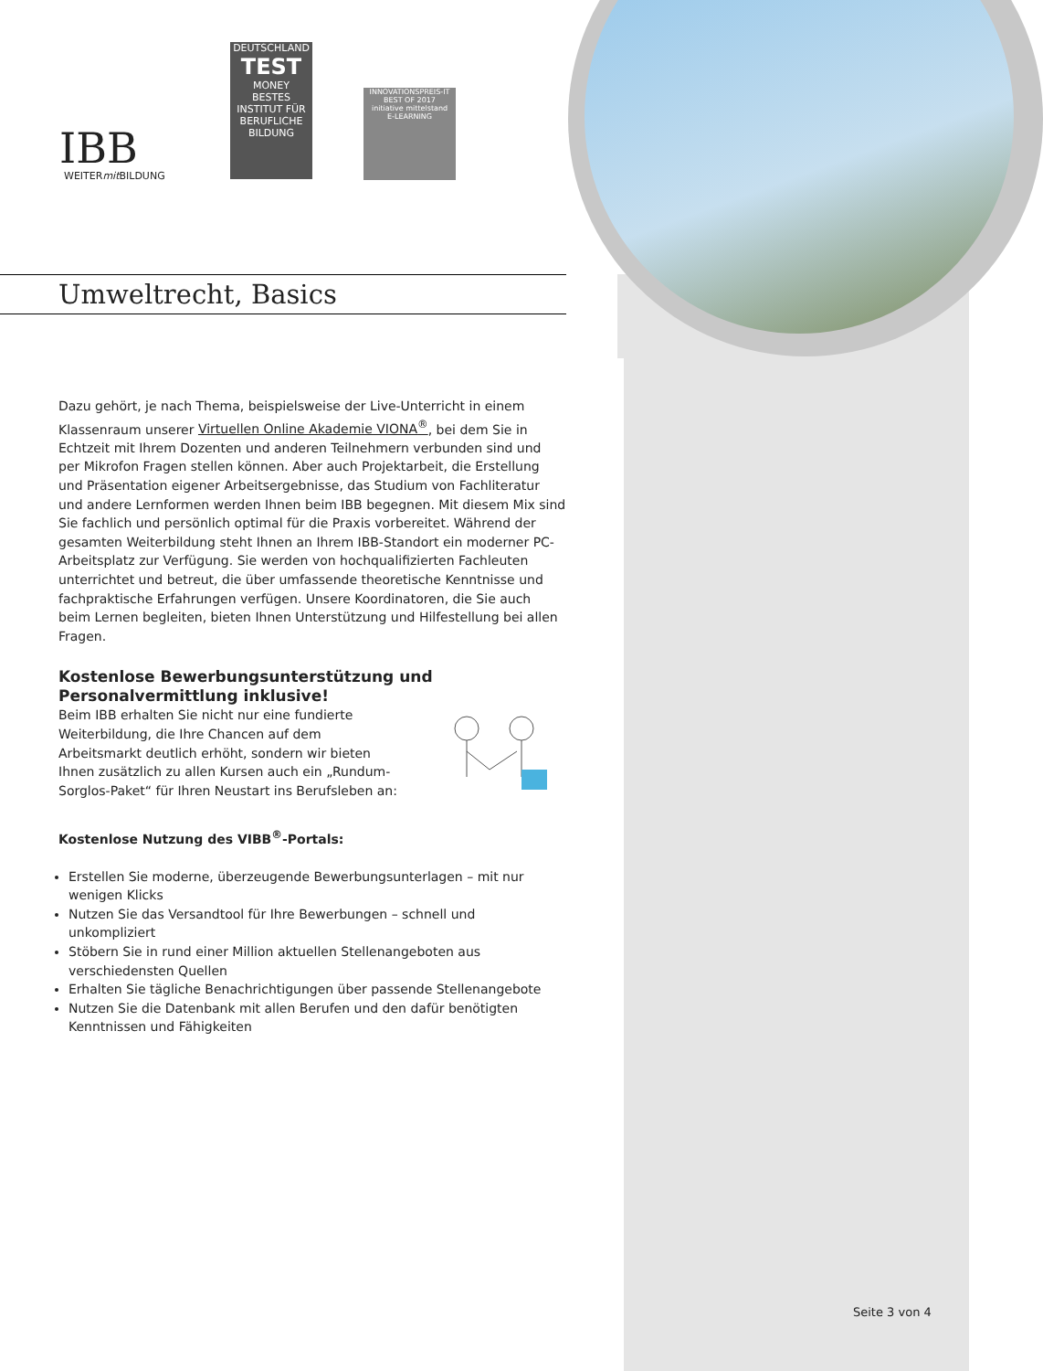IBB
WEITERmit BILDUNG
DEUTSCHLAND
TEST
MONEY
BESTES
INSTITUT FÜR BERUFLICHE BILDUNG
INNOVATIONSPREIS-IT
BEST OF 2017
initiative mittelstand
E-LEARNING
Umweltrecht, Basics
Dazu gehört, je nach Thema, beispielsweise der Live-Unterricht in einem Klassenraum unserer Virtuellen Online Akademie VIONA<sup>®</sup>, bei dem Sie in Echtzeit mit Ihrem Dozenten und anderen Teilnehmern verbunden sind und per Mikrofon Fragen stellen können. Aber auch Projektarbeit, die Erstellung und Präsentation eigener Arbeitsergebnisse, das Studium von Fachliteratur und andere Lernformen werden Ihnen beim IBB begegnen. Mit diesem Mix sind Sie fachlich und persönlich optimal für die Praxis vorbereitet. Während der gesamten Weiterbildung steht Ihnen an Ihrem IBB-Standort ein moderner PC-Arbeitsplatz zur Verfügung. Sie werden von hochqualifizierten Fachleuten unterrichtet und betreut, die über umfassende theoretische Kenntnisse und fachpraktische Erfahrungen verfügen. Unsere Koordinatoren, die Sie auch beim Lernen begleiten, bieten Ihnen Unterstützung und Hilfestellung bei allen Fragen.
Kostenlose Bewerbungsunterstützung und Personalvermittlung inklusive!
Beim IBB erhalten Sie nicht nur eine fundierte Weiterbildung, die Ihre Chancen auf dem Arbeitsmarkt deutlich erhöht, sondern wir bieten Ihnen zusätzlich zu allen Kursen auch ein „Rundum-Sorglos-Paket“ für Ihren Neustart ins Berufsleben an:
Kostenlose Nutzung des VIBB<sup>®</sup>-Portals:
Erstellen Sie moderne, überzeugende Bewerbungsunterlagen – mit nur wenigen Klicks
Nutzen Sie das Versandtool für Ihre Bewerbungen – schnell und unkompliziert
Stöbern Sie in rund einer Million aktuellen Stellenangeboten aus verschiedensten Quellen
Erhalten Sie tägliche Benachrichtigungen über passende Stellenangebote
Nutzen Sie die Datenbank mit allen Berufen und den dafür benötigten Kenntnissen und Fähigkeiten
Seite 3 von 4